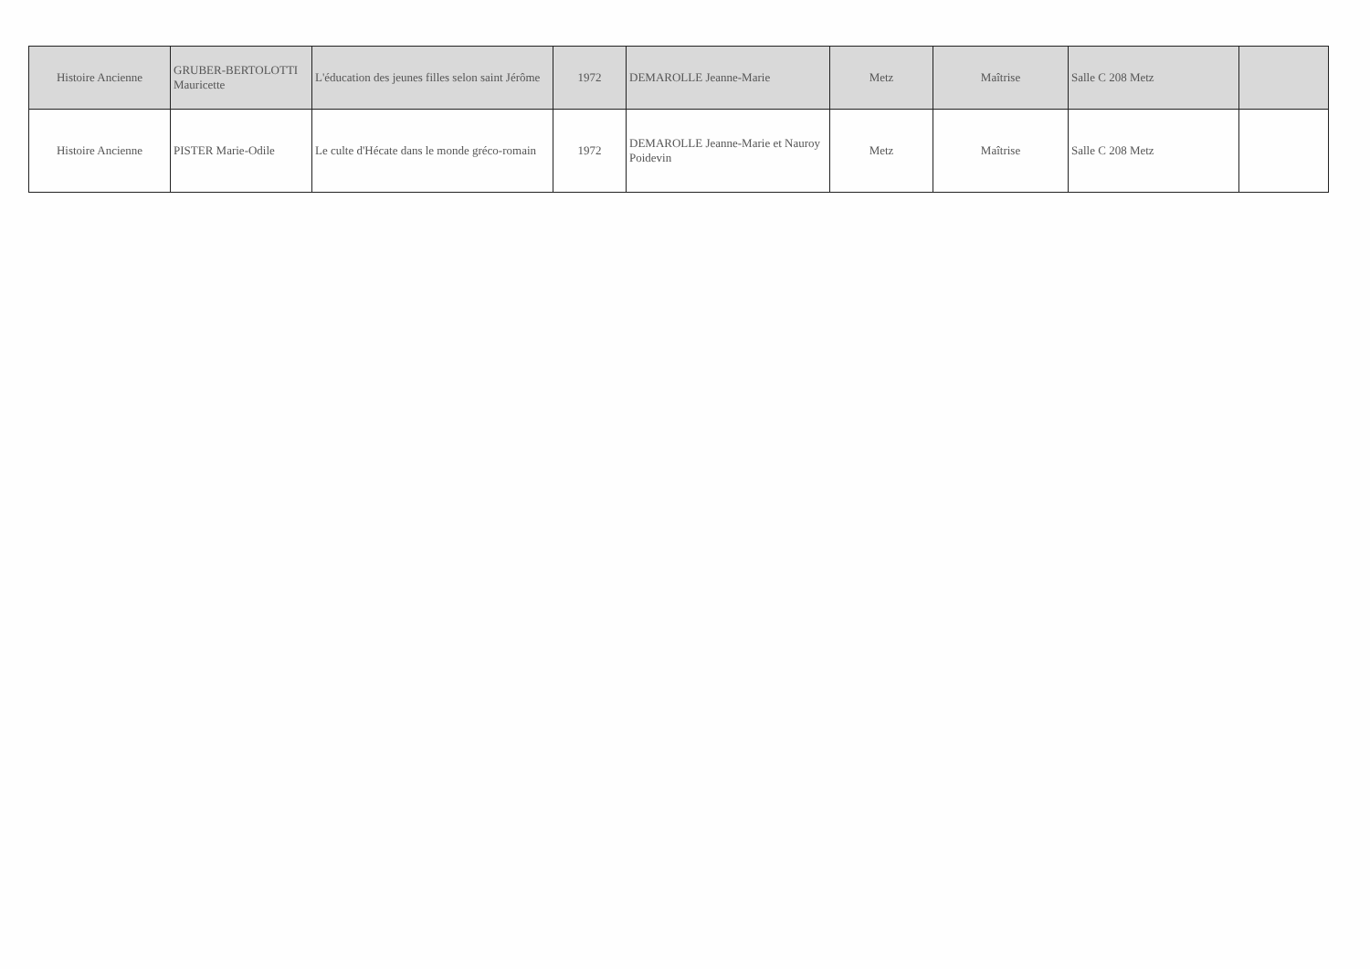| Histoire Ancienne | GRUBER-BERTOLOTTI Mauricette | L'éducation des jeunes filles selon saint Jérôme | 1972 | DEMAROLLE Jeanne-Marie | Metz | Maîtrise | Salle C 208 Metz | |
| Histoire Ancienne | PISTER Marie-Odile | Le culte d'Hécate dans le monde gréco-romain | 1972 | DEMAROLLE Jeanne-Marie et Nauroy Poidevin | Metz | Maîtrise | Salle C 208 Metz | |